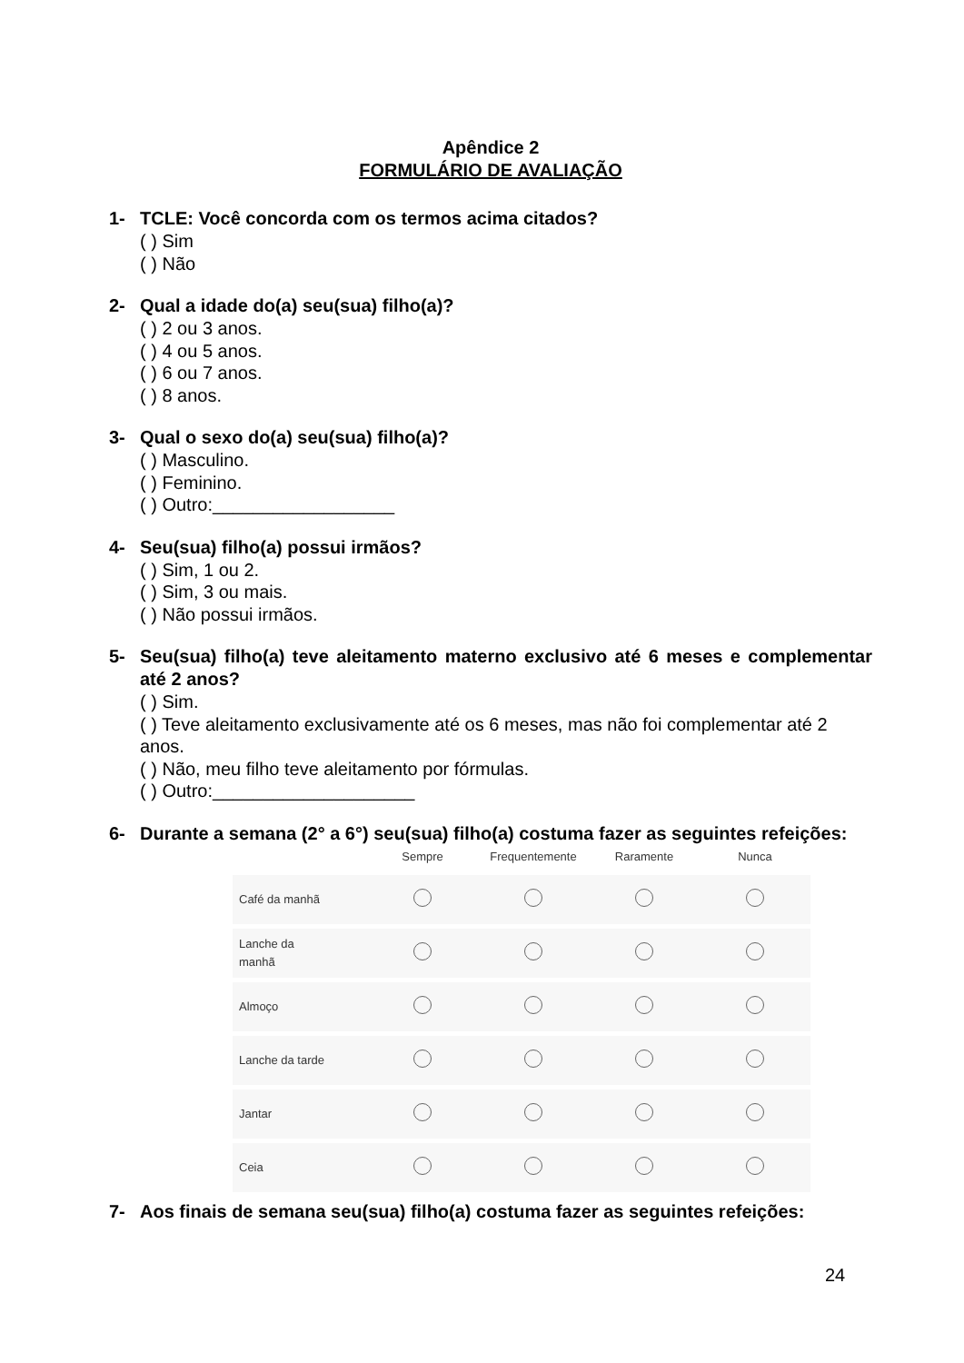Apêndice 2
FORMULÁRIO DE AVALIAÇÃO
1- TCLE: Você concorda com os termos acima citados?
( ) Sim
( ) Não
2- Qual a idade do(a) seu(sua) filho(a)?
( ) 2 ou 3 anos.
( ) 4 ou 5 anos.
( ) 6 ou 7 anos.
( ) 8 anos.
3- Qual o sexo do(a) seu(sua) filho(a)?
( ) Masculino.
( ) Feminino.
( ) Outro:__________________
4- Seu(sua) filho(a) possui irmãos?
( ) Sim, 1 ou 2.
( ) Sim, 3 ou mais.
( ) Não possui irmãos.
5- Seu(sua) filho(a) teve aleitamento materno exclusivo até 6 meses e complementar até 2 anos?
( ) Sim.
( ) Teve aleitamento exclusivamente até os 6 meses, mas não foi complementar até 2 anos.
( ) Não, meu filho teve aleitamento por fórmulas.
( ) Outro:____________________
6- Durante a semana (2° a 6°) seu(sua) filho(a) costuma fazer as seguintes refeições:
| | Sempre | Frequentemente | Raramente | Nunca |
| --- | --- | --- | --- | --- |
| Café da manhã | | | | |
| Lanche da manhã | | | | |
| Almoço | | | | |
| Lanche da tarde | | | | |
| Jantar | | | | |
| Ceia | | | | |
7- Aos finais de semana seu(sua) filho(a) costuma fazer as seguintes refeições:
24